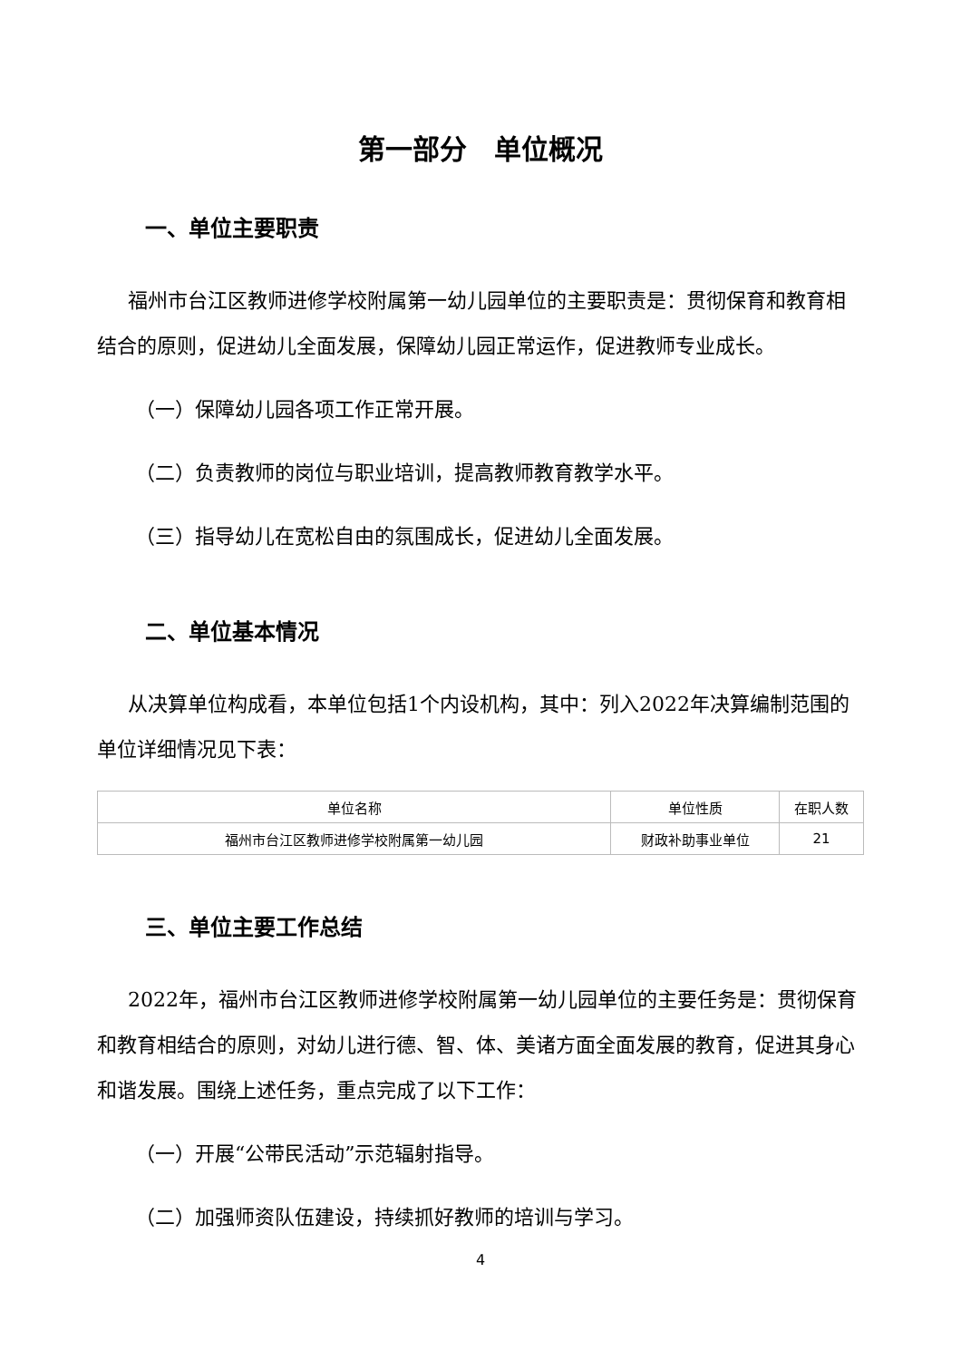第一部分　单位概况
一、单位主要职责
福州市台江区教师进修学校附属第一幼儿园单位的主要职责是：贯彻保育和教育相结合的原则，促进幼儿全面发展，保障幼儿园正常运作，促进教师专业成长。
（一）保障幼儿园各项工作正常开展。
（二）负责教师的岗位与职业培训，提高教师教育教学水平。
（三）指导幼儿在宽松自由的氛围成长，促进幼儿全面发展。
二、单位基本情况
从决算单位构成看，本单位包括1个内设机构，其中：列入2022年决算编制范围的单位详细情况见下表：
| 单位名称 | 单位性质 | 在职人数 |
| --- | --- | --- |
| 福州市台江区教师进修学校附属第一幼儿园 | 财政补助事业单位 | 21 |
三、单位主要工作总结
2022年，福州市台江区教师进修学校附属第一幼儿园单位的主要任务是：贯彻保育和教育相结合的原则，对幼儿进行德、智、体、美诸方面全面发展的教育，促进其身心和谐发展。围绕上述任务，重点完成了以下工作：
（一）开展“公带民活动”示范辐射指导。
（二）加强师资队伍建设，持续抓好教师的培训与学习。
4